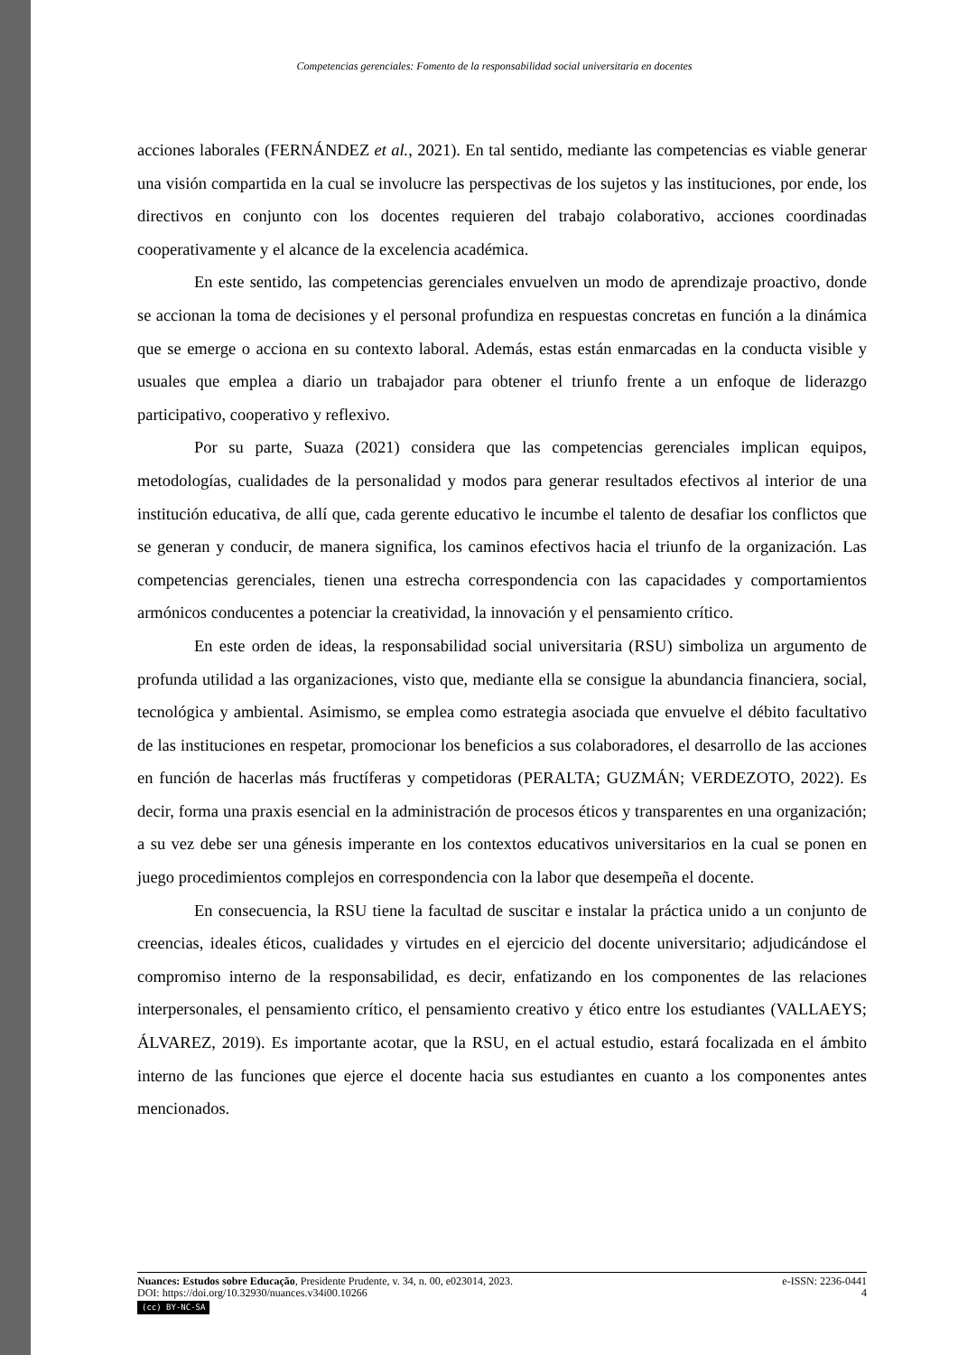Competencias gerenciales: Fomento de la responsabilidad social universitaria en docentes
acciones laborales (FERNÁNDEZ et al., 2021). En tal sentido, mediante las competencias es viable generar una visión compartida en la cual se involucre las perspectivas de los sujetos y las instituciones, por ende, los directivos en conjunto con los docentes requieren del trabajo colaborativo, acciones coordinadas cooperativamente y el alcance de la excelencia académica.
En este sentido, las competencias gerenciales envuelven un modo de aprendizaje proactivo, donde se accionan la toma de decisiones y el personal profundiza en respuestas concretas en función a la dinámica que se emerge o acciona en su contexto laboral. Además, estas están enmarcadas en la conducta visible y usuales que emplea a diario un trabajador para obtener el triunfo frente a un enfoque de liderazgo participativo, cooperativo y reflexivo.
Por su parte, Suaza (2021) considera que las competencias gerenciales implican equipos, metodologías, cualidades de la personalidad y modos para generar resultados efectivos al interior de una institución educativa, de allí que, cada gerente educativo le incumbe el talento de desafiar los conflictos que se generan y conducir, de manera significa, los caminos efectivos hacia el triunfo de la organización. Las competencias gerenciales, tienen una estrecha correspondencia con las capacidades y comportamientos armónicos conducentes a potenciar la creatividad, la innovación y el pensamiento crítico.
En este orden de ideas, la responsabilidad social universitaria (RSU) simboliza un argumento de profunda utilidad a las organizaciones, visto que, mediante ella se consigue la abundancia financiera, social, tecnológica y ambiental. Asimismo, se emplea como estrategia asociada que envuelve el débito facultativo de las instituciones en respetar, promocionar los beneficios a sus colaboradores, el desarrollo de las acciones en función de hacerlas más fructíferas y competidoras (PERALTA; GUZMÁN; VERDEZOTO, 2022). Es decir, forma una praxis esencial en la administración de procesos éticos y transparentes en una organización; a su vez debe ser una génesis imperante en los contextos educativos universitarios en la cual se ponen en juego procedimientos complejos en correspondencia con la labor que desempeña el docente.
En consecuencia, la RSU tiene la facultad de suscitar e instalar la práctica unido a un conjunto de creencias, ideales éticos, cualidades y virtudes en el ejercicio del docente universitario; adjudicándose el compromiso interno de la responsabilidad, es decir, enfatizando en los componentes de las relaciones interpersonales, el pensamiento crítico, el pensamiento creativo y ético entre los estudiantes (VALLAEYS; ÁLVAREZ, 2019). Es importante acotar, que la RSU, en el actual estudio, estará focalizada en el ámbito interno de las funciones que ejerce el docente hacia sus estudiantes en cuanto a los componentes antes mencionados.
Nuances: Estudos sobre Educação, Presidente Prudente, v. 34, n. 00, e023014, 2023. e-ISSN: 2236-0441
DOI: https://doi.org/10.32930/nuances.v34i00.10266 4
(cc) BY-NC-SA